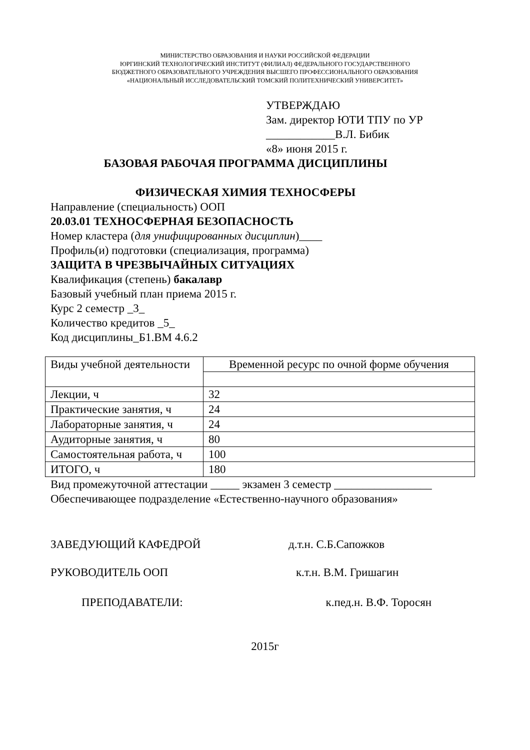МИНИСТЕРСТВО ОБРАЗОВАНИЯ И НАУКИ РОССИЙСКОЙ ФЕДЕРАЦИИ
ЮРГИНСКИЙ ТЕХНОЛОГИЧЕСКИЙ ИНСТИТУТ (ФИЛИАЛ) ФЕДЕРАЛЬНОГО ГОСУДАРСТВЕННОГО
БЮДЖЕТНОГО ОБРАЗОВАТЕЛЬНОГО УЧРЕЖДЕНИЯ ВЫСШЕГО ПРОФЕССИОНАЛЬНОГО ОБРАЗОВАНИЯ
«НАЦИОНАЛЬНЫЙ ИССЛЕДОВАТЕЛЬСКИЙ ТОМСКИЙ ПОЛИТЕХНИЧЕСКИЙ УНИВЕРСИТЕТ»
УТВЕРЖДАЮ
Зам. директор ЮТИ ТПУ по УР
____________В.Л. Бибик
«8» июня 2015 г.
БАЗОВАЯ РАБОЧАЯ ПРОГРАММА ДИСЦИПЛИНЫ
ФИЗИЧЕСКАЯ ХИМИЯ ТЕХНОСФЕРЫ
Направление (специальность) ООП
20.03.01 ТЕХНОСФЕРНАЯ БЕЗОПАСНОСТЬ
Номер кластера (для унифицированных дисциплин)____
Профиль(и) подготовки (специализация, программа)
ЗАЩИТА В ЧРЕЗВЫЧАЙНЫХ СИТУАЦИЯХ
Квалификация (степень) бакалавр
Базовый учебный план приема 2015 г.
Курс 2 семестр _3_
Количество кредитов _5_
Код дисциплины_Б1.ВМ 4.6.2
| Виды учебной деятельности | Временной ресурс по очной форме обучения |
| Лекции, ч | 32 |
| Практические занятия, ч | 24 |
| Лабораторные занятия, ч | 24 |
| Аудиторные занятия, ч | 80 |
| Самостоятельная работа, ч | 100 |
| ИТОГО, ч | 180 |
Вид промежуточной аттестации _____ экзамен 3 семестр _________________
Обеспечивающее подразделение «Естественно-научного образования»
ЗАВЕДУЮЩИЙ КАФЕДРОЙ д.т.н. С.Б.Сапожков
РУКОВОДИТЕЛЬ ООП к.т.н. В.М. Гришагин
ПРЕПОДАВАТЕЛИ: к.пед.н. В.Ф. Торосян
2015г